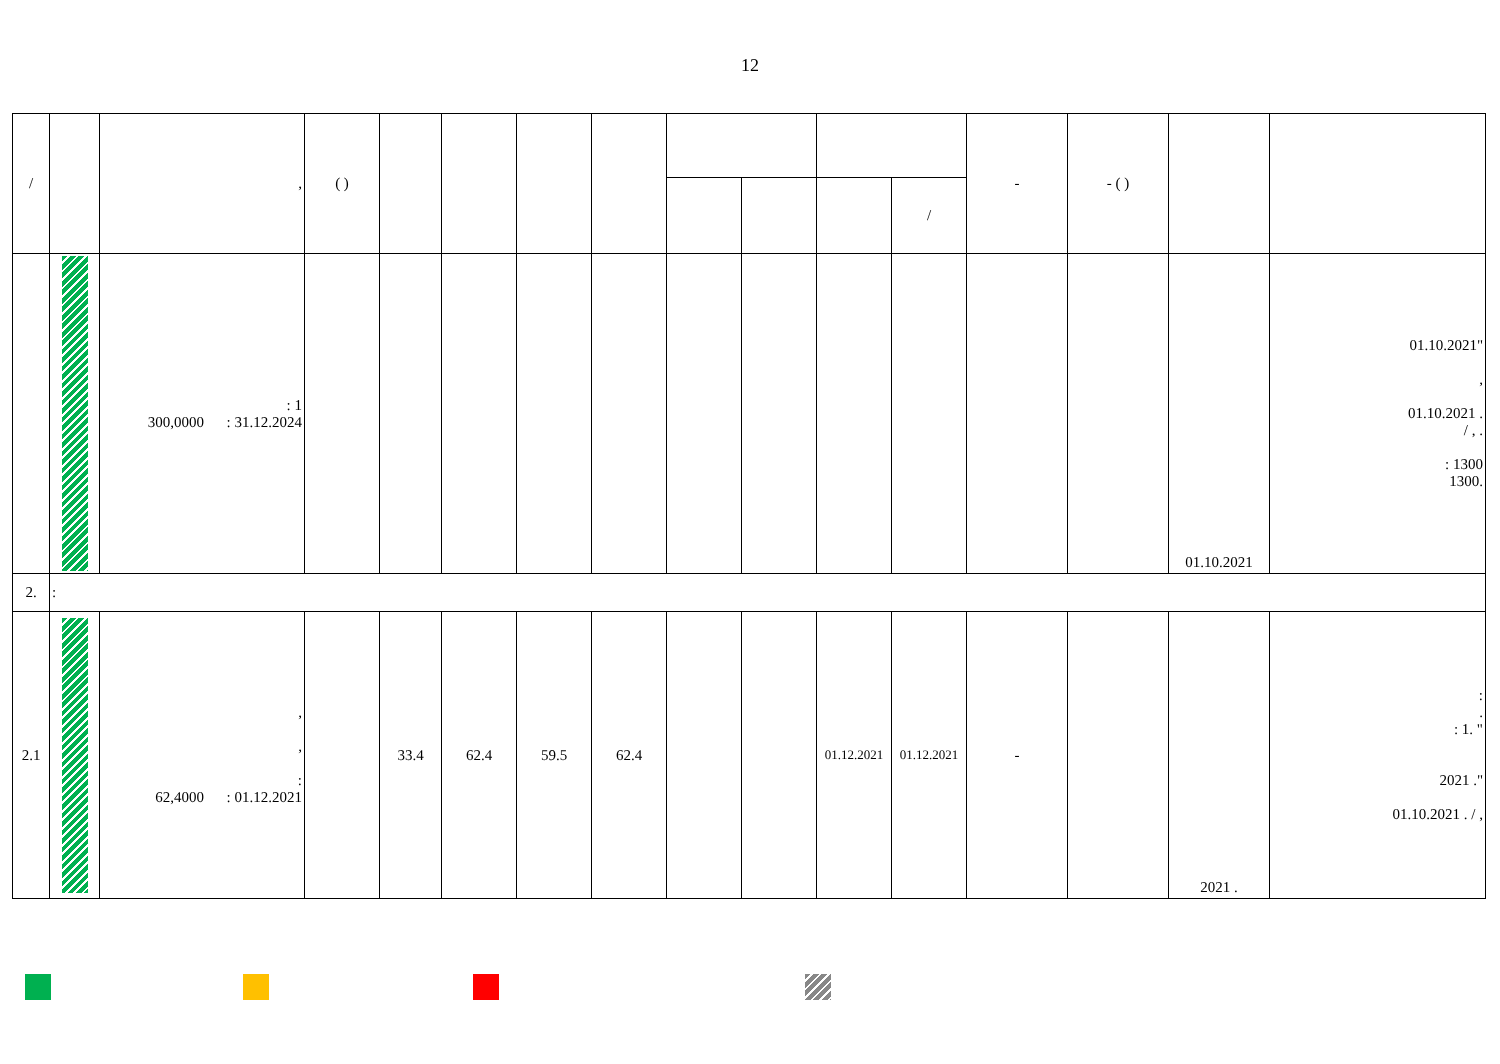12
| / | | , | ( ) | | | | | | | | | - | - ( ) | | |
| --- | --- | --- | --- | --- | --- | --- | --- | --- | --- | --- | --- | --- | --- | --- | --- |
| | | | | | | | | | | | / | | | | |
| | | : 1 300,0000 : 31.12.2024 | | | | | | | | | | | | 01.10.2021 | 01.10.2021" , 01.10.2021 . / , . : 1300 1300. |
| 2. | : | | | | | | | | | | | | | | |
| 2.1 | | , , : 62,4000 : 01.12.2021 | | 33.4 | 62.4 | 59.5 | 62.4 | | | 01.12.2021 | 01.12.2021 | - | | 2021 . | : . : 1. " 2021 ." 01.10.2021 . / , |